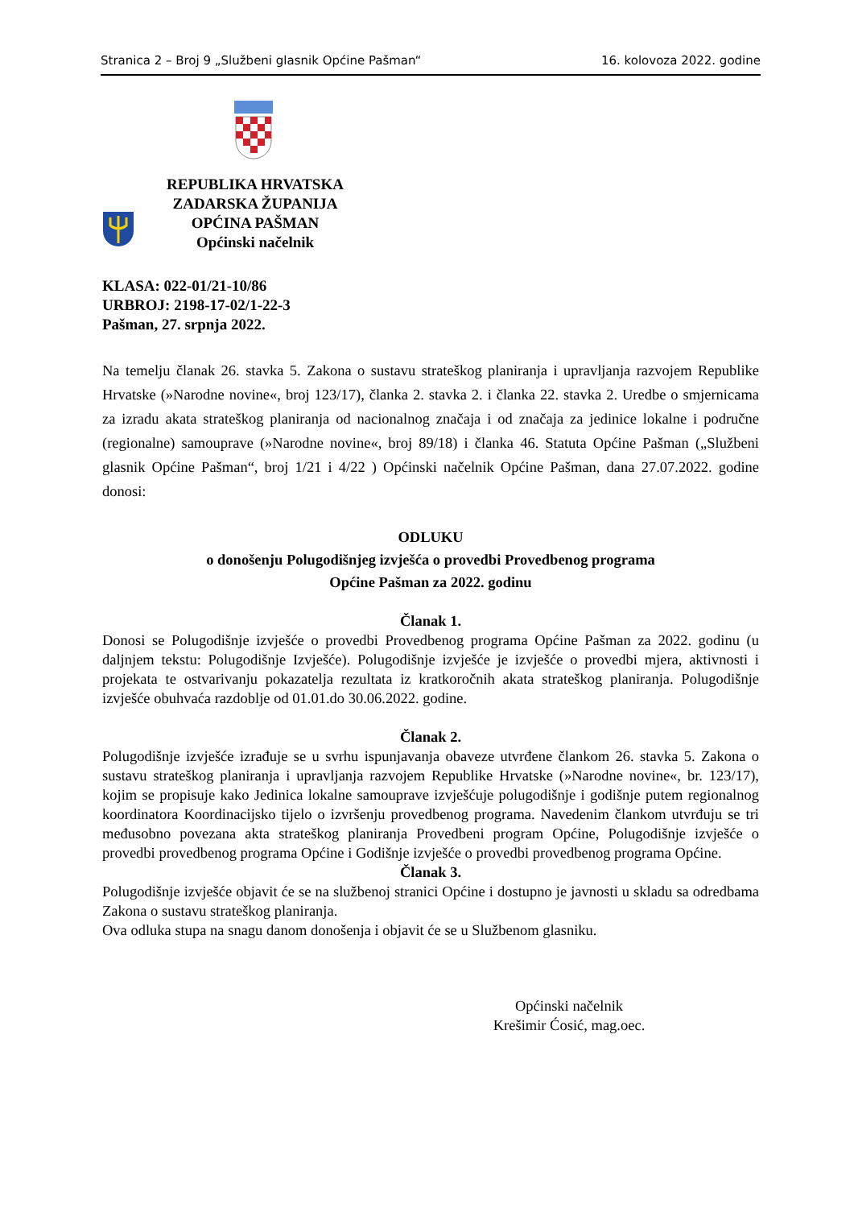Stranica 2 – Broj 9 „Službeni glasnik Općine Pašman“16. kolovoza 2022. godine
REPUBLIKA HRVATSKA
ZADARSKA ŽUPANIJA
OPĆINA PAŠMAN
Općinski načelnik
KLASA: 022-01/21-10/86
URBROJ: 2198-17-02/1-22-3
Pašman, 27. srpnja 2022.
Na temelju članak 26. stavka 5. Zakona o sustavu strateškog planiranja i upravljanja razvojem Republike Hrvatske (»Narodne novine«, broj 123/17), članka 2. stavka 2. i članka 22. stavka 2. Uredbe o smjernicama za izradu akata strateškog planiranja od nacionalnog značaja i od značaja za jedinice lokalne i područne (regionalne) samouprave (»Narodne novine«, broj 89/18) i članka 46. Statuta Općine Pašman („Službeni glasnik Općine Pašman“, broj 1/21 i 4/22 ) Općinski načelnik Općine Pašman, dana 27.07.2022. godine donosi:
ODLUKU
o donošenju Polugodišnjeg izvješća o provedbi Provedbenog programa
Općine Pašman za 2022. godinu
Članak 1.
Donosi se Polugodišnje izvješće o provedbi Provedbenog programa Općine Pašman za 2022. godinu (u daljnjem tekstu: Polugodišnje Izvješće). Polugodišnje izvješće je izvješće o provedbi mjera, aktivnosti i projekata te ostvarivanju pokazatelja rezultata iz kratkoročnih akata strateškog planiranja. Polugodišnje izvješće obuhvaća razdoblje od 01.01.do 30.06.2022. godine.
Članak 2.
Polugodišnje izvješće izrađuje se u svrhu ispunjavanja obaveze utvrđene člankom 26. stavka 5. Zakona o sustavu strateškog planiranja i upravljanja razvojem Republike Hrvatske (»Narodne novine«, br. 123/17), kojim se propisuje kako Jedinica lokalne samouprave izvješćuje polugodišnje i godišnje putem regionalnog koordinatora Koordinacijsko tijelo o izvršenju provedbenog programa. Navedenim člankom utvrđuju se tri međusobno povezana akta strateškog planiranja Provedbeni program Općine, Polugodišnje izvješće o provedbi provedbenog programa Općine i Godišnje izvješće o provedbi provedbenog programa Općine.
Članak 3.
Polugodišnje izvješće objavit će se na službenoj stranici Općine i dostupno je javnosti u skladu sa odredbama Zakona o sustavu strateškog planiranja.
Ova odluka stupa na snagu danom donošenja i objavit će se u Službenom glasniku.
Općinski načelnik
Krešimir Ćosić, mag.oec.